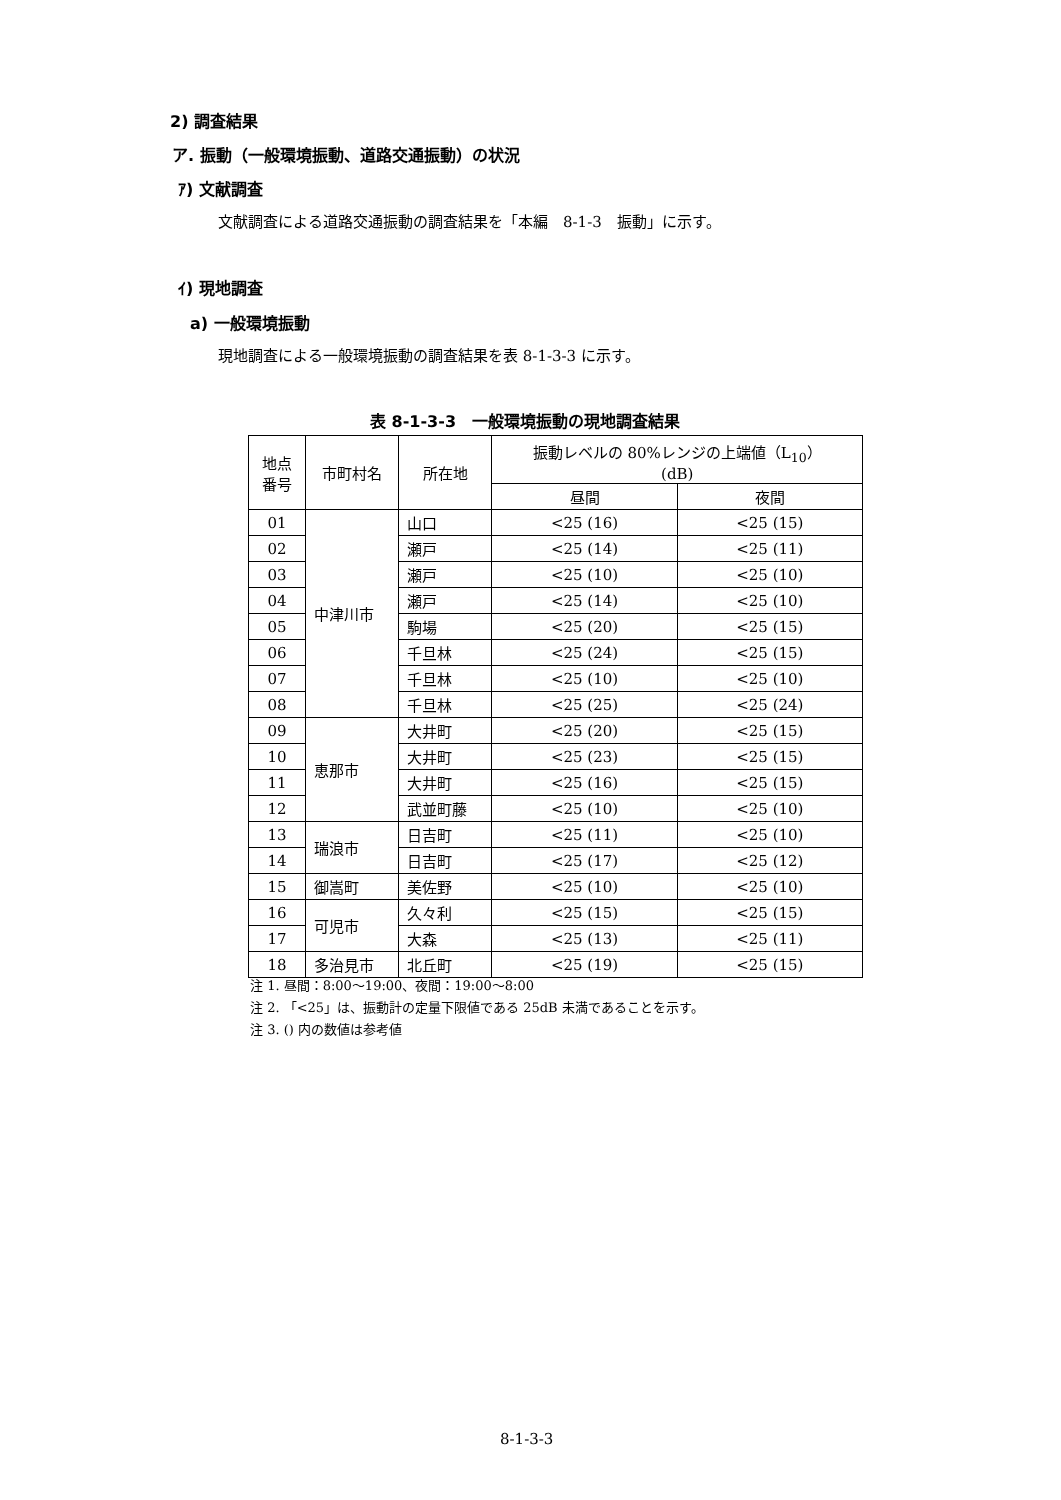2) 調査結果
ア. 振動（一般環境振動、道路交通振動）の状況
ｱ) 文献調査
文献調査による道路交通振動の調査結果を「本編　8-1-3　振動」に示す。
ｲ) 現地調査
a) 一般環境振動
現地調査による一般環境振動の調査結果を表 8-1-3-3 に示す。
表 8-1-3-3　一般環境振動の現地調査結果
| 地点 番号 | 市町村名 | 所在地 | 振動レベルの 80%レンジの上端値（L<sub>10</sub>） (dB) | |
| --- | --- | --- | --- | --- |
| | | | 昼間 | 夜間 |
| 01 | 中津川市 | 山口 | <25 (16) | <25 (15) |
| 02 | | 瀬戸 | <25 (14) | <25 (11) |
| 03 | | 瀬戸 | <25 (10) | <25 (10) |
| 04 | | 瀬戸 | <25 (14) | <25 (10) |
| 05 | | 駒場 | <25 (20) | <25 (15) |
| 06 | | 千旦林 | <25 (24) | <25 (15) |
| 07 | | 千旦林 | <25 (10) | <25 (10) |
| 08 | | 千旦林 | <25 (25) | <25 (24) |
| 09 | 恵那市 | 大井町 | <25 (20) | <25 (15) |
| 10 | | 大井町 | <25 (23) | <25 (15) |
| 11 | | 大井町 | <25 (16) | <25 (15) |
| 12 | | 武並町藤 | <25 (10) | <25 (10) |
| 13 | 瑞浪市 | 日吉町 | <25 (11) | <25 (10) |
| 14 | | 日吉町 | <25 (17) | <25 (12) |
| 15 | 御嵩町 | 美佐野 | <25 (10) | <25 (10) |
| 16 | 可児市 | 久々利 | <25 (15) | <25 (15) |
| 17 | | 大森 | <25 (13) | <25 (11) |
| 18 | 多治見市 | 北丘町 | <25 (19) | <25 (15) |
注 1. 昼間：8:00～19:00、夜間：19:00～8:00
注 2. 「<25」は、振動計の定量下限値である 25dB 未満であることを示す。
注 3. () 内の数値は参考値
8-1-3-3